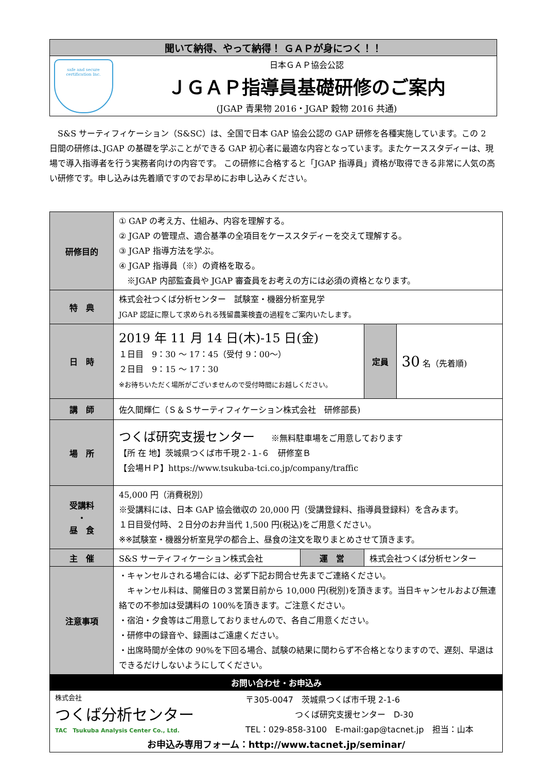聞いて納得、やって納得！ ＧＡＰが身につく！！
safe and secure
certification Inc.
日本ＧＡＰ協会公認
ＪＧＡＰ指導員基礎研修のご案内
(JGAP 青果物 2016・JGAP 穀物 2016 共通)
　S&S サーティフィケーション（S&SC）は、全国で日本 GAP 協会公認の GAP 研修を各種実施しています。この 2 日間の研修は､JGAP の基礎を学ぶことができる GAP 初心者に最適な内容となっています。またケーススタディーは、現場で導入指導者を行う実務者向けの内容です。 この研修に合格すると「JGAP 指導員」資格が取得できる非常に人気の高い研修です。申し込みは先着順ですのでお早めにお申し込みください。
| 研修目的 | ① GAP の考え方、仕組み、内容を理解する。 ② JGAP の管理点、適合基準の全項目をケーススタディーを交えて理解する。 ③ JGAP 指導方法を学ぶ。 ④ JGAP 指導員（※）の資格を取る。 ※JGAP 内部監査員や JGAP 審査員をお考えの方には必須の資格となります。 | | | |
| 特 典 | 株式会社つくば分析センター 試験室・機器分析室見学 JGAP 認証に際して求められる残留農薬検査の過程をご案内いたします。 | | | |
| 日 時 | 2019 年 11 月 14 日(木)-15 日(金) １日目 9：30 ～ 17：45（受付 9：00～） ２日目 9：15 ～ 17：30 ※お待ちいただく場所がございませんので受付時間にお越しください。 | | 定員 | 30 名（先着順) |
| 講 師 | 佐久間輝仁（Ｓ＆Ｓサーティフィケーション株式会社 研修部長) | | | |
| 場 所 | つくば研究支援センター ※無料駐車場をご用意しております 【所 在 地】茨城県つくば市千現２-１-６ 研修室Ｂ 【会場ＨＰ】https://www.tsukuba-tci.co.jp/company/traffic | | | |
| 受講料 ・ 昼 食 | 45,000 円（消費税別） ※受講料には、日本 GAP 協会徴収の 20,000 円（受講登録料、指導員登録料）を含みます。 １日目受付時、２日分のお弁当代 1,500 円(税込)をご用意ください。 ※※試験室・機器分析室見学の都合上、昼食の注文を取りまとめさせて頂きます。 | | | |
| 主 催 | S&S サーティフィケーション株式会社 | 運 営 | 株式会社つくば分析センター | |
| 注意事項 | ・キャンセルされる場合には、必ず下記お問合せ先までご連絡ください。 キャンセル料は、開催日の３営業日前から 10,000 円(税別)を頂きます。当日キャンセルおよび無連絡での不参加は受講料の 100%を頂きます。ご注意ください。 ・宿泊・夕食等はご用意しておりませんので、各自ご用意ください。 ・研修中の録音や、録画はご遠慮ください。 ・出席時間が全体の 90%を下回る場合、試験の結果に関わらず不合格となりますので、遅刻、早退はできるだけしないようにしてください。 | | | |
| お問い合わせ・お申込み | | | | |
| 株式会社 つくば分析センター TAC Tsukuba Analysis Center Co., Ltd. 〒305-0047 茨城県つくば市千現 2-1-6 つくば研究支援センター D-30 TEL：029-858-3100 E-mail:gap@tacnet.jp 担当：山本 お申込み専用フォーム：http://www.tacnet.jp/seminar/ | | | | |